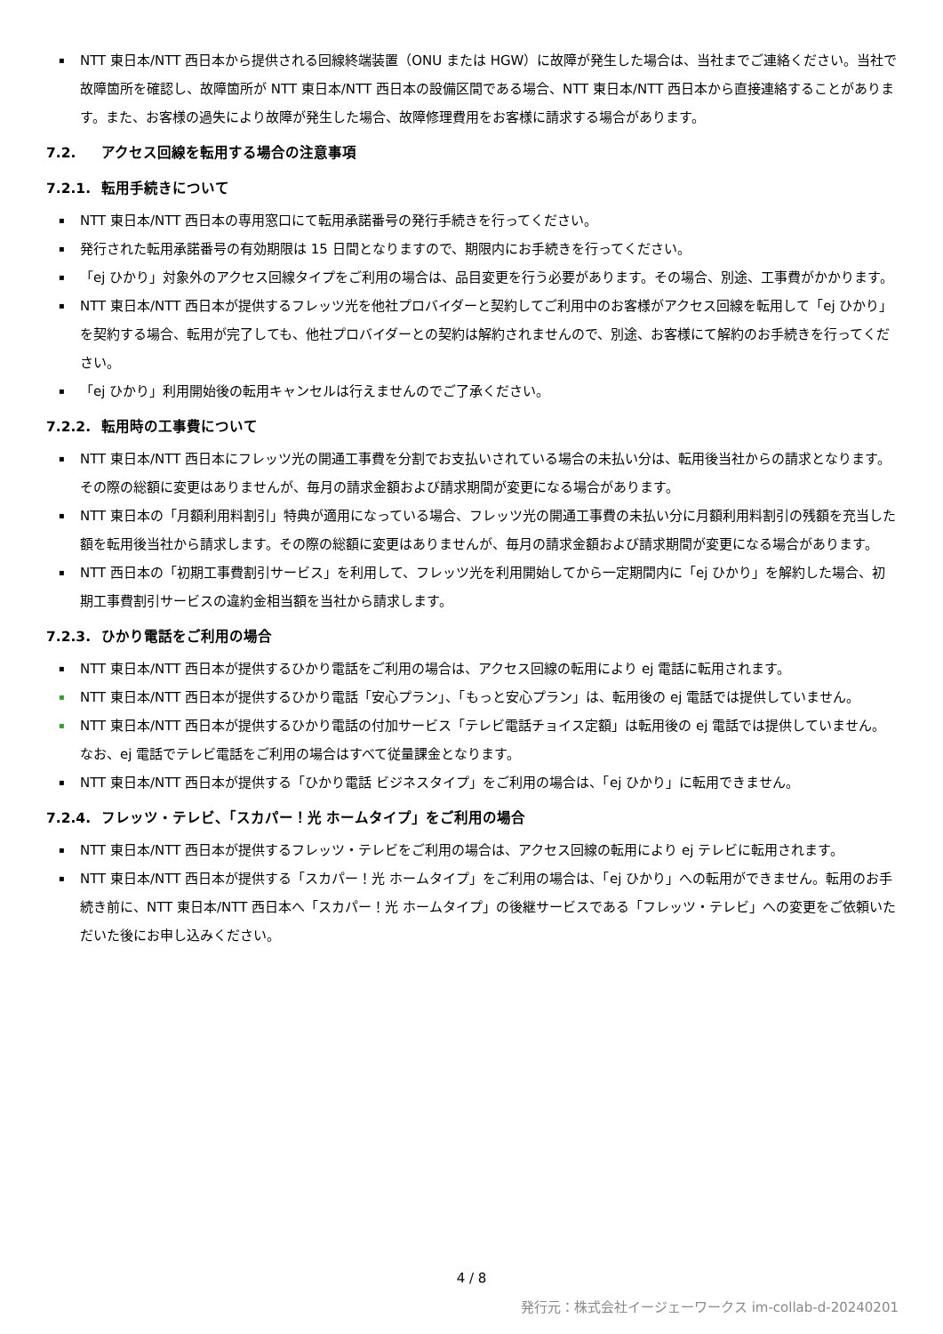▪ NTT 東日本/NTT 西日本から提供される回線終端装置（ONU または HGW）に故障が発生した場合は、当社までご連絡ください。当社で故障箇所を確認し、故障箇所が NTT 東日本/NTT 西日本の設備区間である場合、NTT 東日本/NTT 西日本から直接連絡することがあります。また、お客様の過失により故障が発生した場合、故障修理費用をお客様に請求する場合があります。
7.2. アクセス回線を転用する場合の注意事項
7.2.1. 転用手続きについて
▪ NTT 東日本/NTT 西日本の専用窓口にて転用承諾番号の発行手続きを行ってください。
▪ 発行された転用承諾番号の有効期限は 15 日間となりますので、期限内にお手続きを行ってください。
▪ 「ej ひかり」対象外のアクセス回線タイプをご利用の場合は、品目変更を行う必要があります。その場合、別途、工事費がかかります。
▪ NTT 東日本/NTT 西日本が提供するフレッツ光を他社プロバイダーと契約してご利用中のお客様がアクセス回線を転用して「ej ひかり」を契約する場合、転用が完了しても、他社プロバイダーとの契約は解約されませんので、別途、お客様にて解約のお手続きを行ってください。
▪ 「ej ひかり」利用開始後の転用キャンセルは行えませんのでご了承ください。
7.2.2. 転用時の工事費について
▪ NTT 東日本/NTT 西日本にフレッツ光の開通工事費を分割でお支払いされている場合の未払い分は、転用後当社からの請求となります。その際の総額に変更はありませんが、毎月の請求金額および請求期間が変更になる場合があります。
▪ NTT 東日本の「月額利用料割引」特典が適用になっている場合、フレッツ光の開通工事費の未払い分に月額利用料割引の残額を充当した額を転用後当社から請求します。その際の総額に変更はありませんが、毎月の請求金額および請求期間が変更になる場合があります。
▪ NTT 西日本の「初期工事費割引サービス」を利用して、フレッツ光を利用開始してから一定期間内に「ej ひかり」を解約した場合、初期工事費割引サービスの違約金相当額を当社から請求します。
7.2.3. ひかり電話をご利用の場合
▪ NTT 東日本/NTT 西日本が提供するひかり電話をご利用の場合は、アクセス回線の転用により ej 電話に転用されます。
▪ NTT 東日本/NTT 西日本が提供するひかり電話「安心プラン」、「もっと安心プラン」は、転用後の ej 電話では提供していません。
▪ NTT 東日本/NTT 西日本が提供するひかり電話の付加サービス「テレビ電話チョイス定額」は転用後の ej 電話では提供していません。なお、ej 電話でテレビ電話をご利用の場合はすべて従量課金となります。
▪ NTT 東日本/NTT 西日本が提供する「ひかり電話 ビジネスタイプ」をご利用の場合は、「ej ひかり」に転用できません。
7.2.4. フレッツ・テレビ、「スカパー！光 ホームタイプ」をご利用の場合
▪ NTT 東日本/NTT 西日本が提供するフレッツ・テレビをご利用の場合は、アクセス回線の転用により ej テレビに転用されます。
▪ NTT 東日本/NTT 西日本が提供する「スカパー！光 ホームタイプ」をご利用の場合は、「ej ひかり」への転用ができません。転用のお手続き前に、NTT 東日本/NTT 西日本へ「スカパー！光 ホームタイプ」の後継サービスである「フレッツ・テレビ」への変更をご依頼いただいた後にお申し込みください。
4 / 8
発行元：株式会社イージェーワークス im-collab-d-20240201